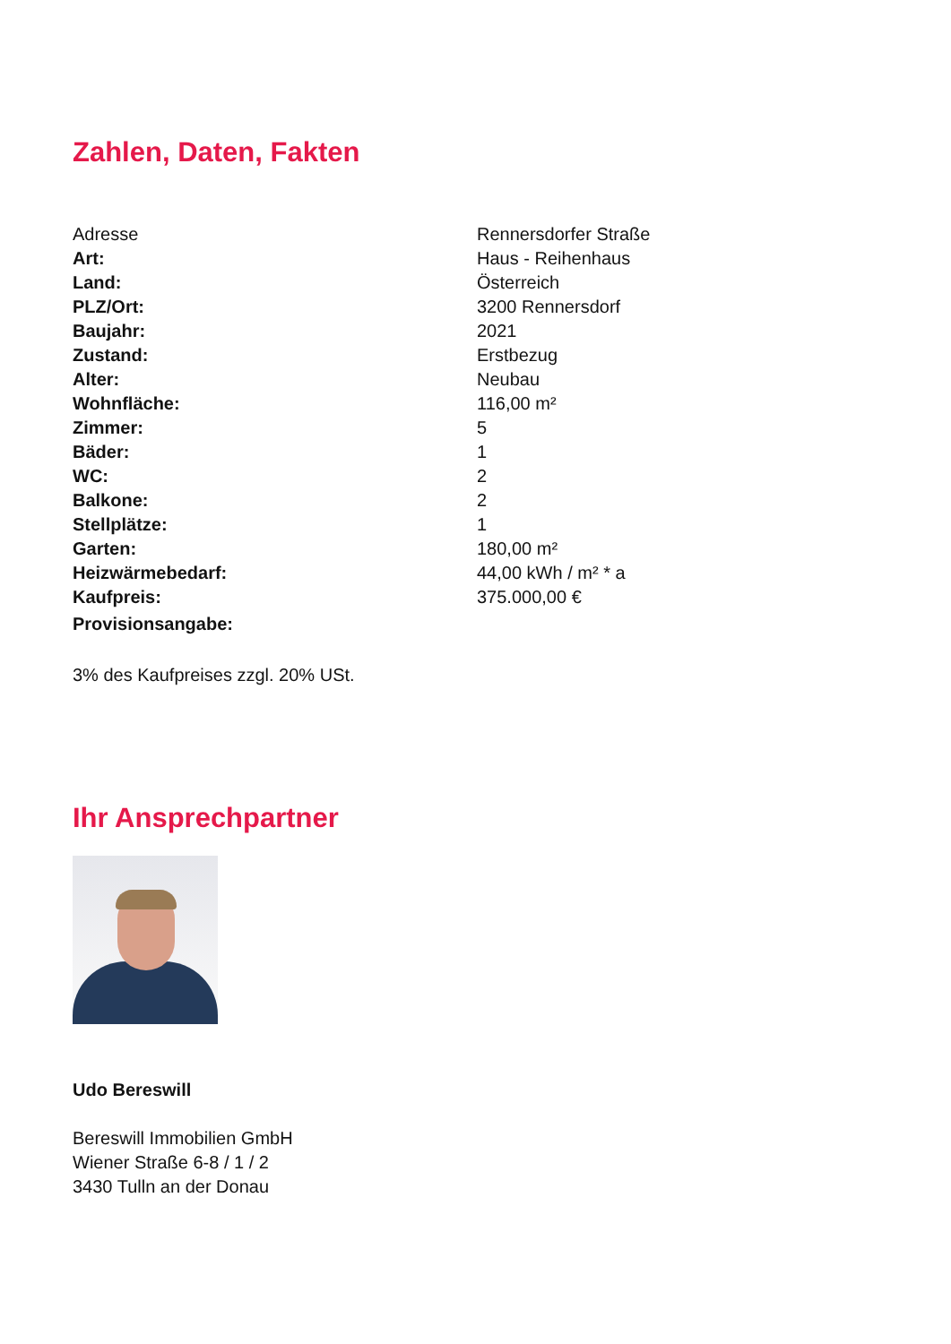Zahlen, Daten, Fakten
| Adresse | Rennersdorfer Straße |
| Art: | Haus - Reihenhaus |
| Land: | Österreich |
| PLZ/Ort: | 3200 Rennersdorf |
| Baujahr: | 2021 |
| Zustand: | Erstbezug |
| Alter: | Neubau |
| Wohnfläche: | 116,00 m² |
| Zimmer: | 5 |
| Bäder: | 1 |
| WC: | 2 |
| Balkone: | 2 |
| Stellplätze: | 1 |
| Garten: | 180,00 m² |
| Heizwärmebedarf: | 44,00 kWh / m² * a |
| Kaufpreis: | 375.000,00 € |
| Provisionsangabe: | |
3% des Kaufpreises zzgl. 20% USt.
Ihr Ansprechpartner
Udo Bereswill
Bereswill Immobilien GmbH
Wiener Straße 6-8 / 1 / 2
3430 Tulln an der Donau